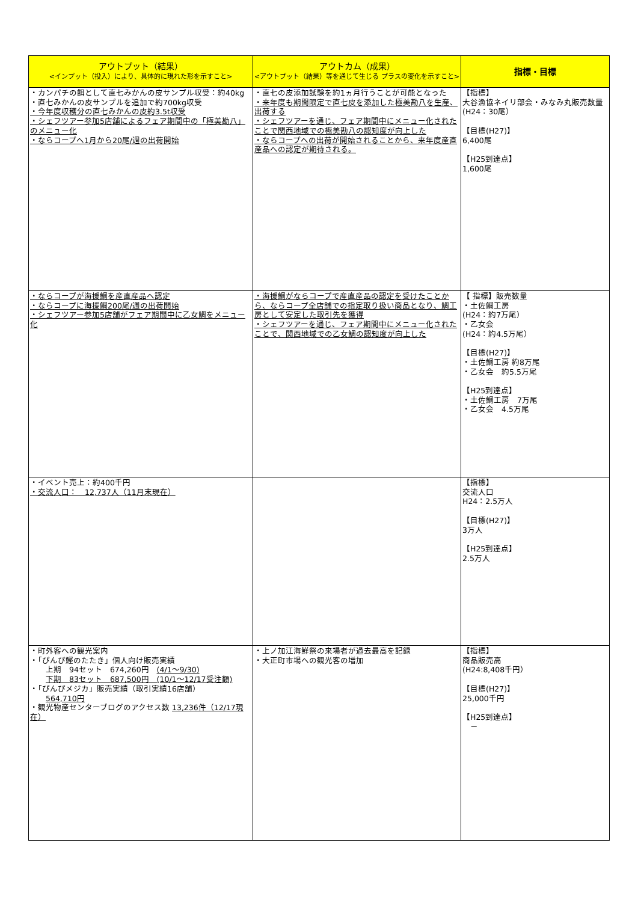| アウトプット（結果） <インプット（投入）により、具体的に現れた形を示すこと> | アウトカム（成果） <アウトプット（結果）等を通じて生じる プラスの変化を示すこと> | 指標・目標 |
| --- | --- | --- |
| ・カンパチの餌として直七みかんの皮サンプル収受：約40kg ・直七みかんの皮サンプルを追加で約700kg収受 ・今年度収穫分の直七みかんの皮約3.5t収受 ・シェフツアー参加5店舗によるフェア期間中の「極美勘八」のメニュー化 ・ならコープへ1月から20尾/週の出荷開始 | ・直七の皮添加試験を約1ヵ月行うことが可能となった ・来年度も期間限定で直七皮を添加した極美勘八を生産、出荷する ・シェフツアーを通じ、フェア期間中にメニュー化されたことで関西地域での極美勘八の認知度が向上した ・ならコープへの出荷が開始されることから、来年度産直産品への認定が期待される。 | 【指標】 大谷漁協ネイリ部会・みなみ丸販売数量 (H24：30尾） 【目標(H27)】 6,400尾 【H25到達点】 1,600尾 |
| ・ならコープが海援鯛を産直産品へ認定 ・ならコープに海援鯛200尾/週の出荷開始 ・シェフツアー参加5店舗がフェア期間中に乙女鯛をメニュー化 | ・海援鯛がならコープで産直産品の認定を受けたことから、ならコープ全店舗での指定取り扱い商品となり、鯛工房として安定した取引先を獲得 ・シェフツアーを通じ、フェア期間中にメニュー化されたことで、関西地域での乙女鯛の認知度が向上した | 【 指標】販売数量 ・土佐鯛工房 (H24：約7万尾） ・乙女会 (H24：約4.5万尾） 【目標(H27)】 ・土佐鯛工房 約8万尾 ・乙女会 約5.5万尾 【H25到達点】 ・土佐鯛工房 7万尾 ・乙女会 4.5万尾 |
| ・イベント売上：約400千円 ・交流人口： 12,737人（11月末現在） | | 【指標】 交流人口 H24：2.5万人 【目標(H27)】 3万人 【H25到達点】 2.5万人 |
| ・町外客への観光案内 ・「ぴんぴ鰹のたたき」個人向け販売実績 上期 94セット 674,260円 (4/1～9/30) 下期 83セット 687,500円 (10/1～12/17受注額) ・「ぴんぴメジカ」販売実績（取引実績16店舗） 564,710円 ・観光物産センターブログのアクセス数 13,236件（12/17現在） | ・上ノ加江海鮮祭の来場者が過去最高を記録 ・大正町市場への観光客の増加 | 【指標】 商品販売高 (H24:8,408千円） 【目標(H27)】 25,000千円 【H25到達点】 － |